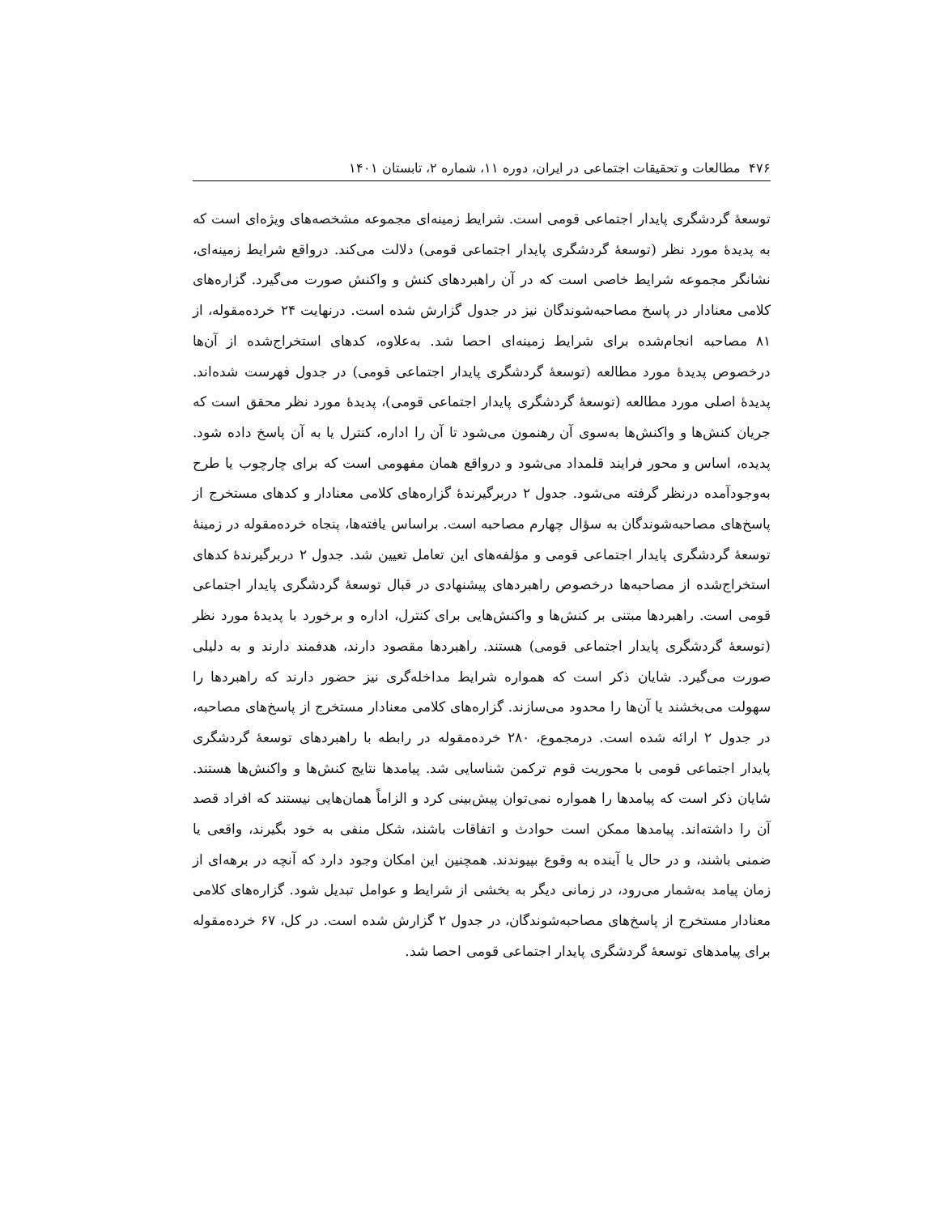۴۷۶ مطالعات و تحقیقات اجتماعی در ایران، دوره ۱۱، شماره ۲، تابستان ۱۴۰۱
توسعۀ گردشگری پایدار اجتماعی قومی است. شرایط زمینه‌ای مجموعه مشخصه‌های ویژه‌ای است که به پدیدۀ مورد نظر (توسعۀ گردشگری پایدار اجتماعی قومی) دلالت می‌کند. درواقع شرایط زمینه‌ای، نشانگر مجموعه شرایط خاصی است که در آن راهبردهای کنش و واکنش صورت می‌گیرد. گزاره‌های کلامی معنادار در پاسخ مصاحبه‌شوندگان نیز در جدول گزارش شده است. درنهایت ۲۴ خرده‌مقوله، از ۸۱ مصاحبه انجام‌شده برای شرایط زمینه‌ای احصا شد. به‌علاوه، کدهای استخراج‌شده از آن‌ها درخصوص پدیدۀ مورد مطالعه (توسعۀ گردشگری پایدار اجتماعی قومی) در جدول فهرست شده‌اند. پدیدۀ اصلی مورد مطالعه (توسعۀ گردشگری پایدار اجتماعی قومی)، پدیدۀ مورد نظر محقق است که جریان کنش‌ها و واکنش‌ها به‌سوی آن رهنمون می‌شود تا آن را اداره، کنترل یا به آن پاسخ داده شود. پدیده، اساس و محور فرایند قلمداد می‌شود و درواقع همان مفهومی است که برای چارچوب یا طرح به‌وجودآمده درنظر گرفته می‌شود. جدول ۲ دربرگیرندۀ گزاره‌های کلامی معنادار و کدهای مستخرج از پاسخ‌های مصاحبه‌شوندگان به سؤال چهارم مصاحبه است. براساس یافته‌ها، پنجاه خرده‌مقوله در زمینۀ توسعۀ گردشگری پایدار اجتماعی قومی و مؤلفه‌های این تعامل تعیین شد. جدول ۲ دربرگیرندۀ کدهای استخراج‌شده از مصاحبه‌ها درخصوص راهبردهای پیشنهادی در قبال توسعۀ گردشگری پایدار اجتماعی قومی است. راهبردها مبتنی بر کنش‌ها و واکنش‌هایی برای کنترل، اداره و برخورد با پدیدۀ مورد نظر (توسعۀ گردشگری پایدار اجتماعی قومی) هستند. راهبردها مقصود دارند، هدفمند دارند و به دلیلی صورت می‌گیرد. شایان ذکر است که همواره شرایط مداخله‌گری نیز حضور دارند که راهبردها را سهولت می‌بخشند یا آن‌ها را محدود می‌سازند. گزاره‌های کلامی معنادار مستخرج از پاسخ‌های مصاحبه، در جدول ۲ ارائه شده است. درمجموع، ۲۸۰ خرده‌مقوله در رابطه با راهبردهای توسعۀ گردشگری پایدار اجتماعی قومی با محوریت قوم ترکمن شناسایی شد. پیامدها نتایج کنش‌ها و واکنش‌ها هستند. شایان ذکر است که پیامدها را همواره نمی‌توان پیش‌بینی کرد و الزاماً همان‌هایی نیستند که افراد قصد آن را داشته‌اند. پیامدها ممکن است حوادث و اتفاقات باشند، شکل منفی به خود بگیرند، واقعی یا ضمنی باشند، و در حال یا آینده به وقوع بپیوندند. همچنین این امکان وجود دارد که آنچه در برهه‌ای از زمان پیامد به‌شمار می‌رود، در زمانی دیگر به بخشی از شرایط و عوامل تبدیل شود. گزاره‌های کلامی معنادار مستخرج از پاسخ‌های مصاحبه‌شوندگان، در جدول ۲ گزارش شده است. در کل، ۶۷ خرده‌مقوله برای پیامدهای توسعۀ گردشگری پایدار اجتماعی قومی احصا شد.